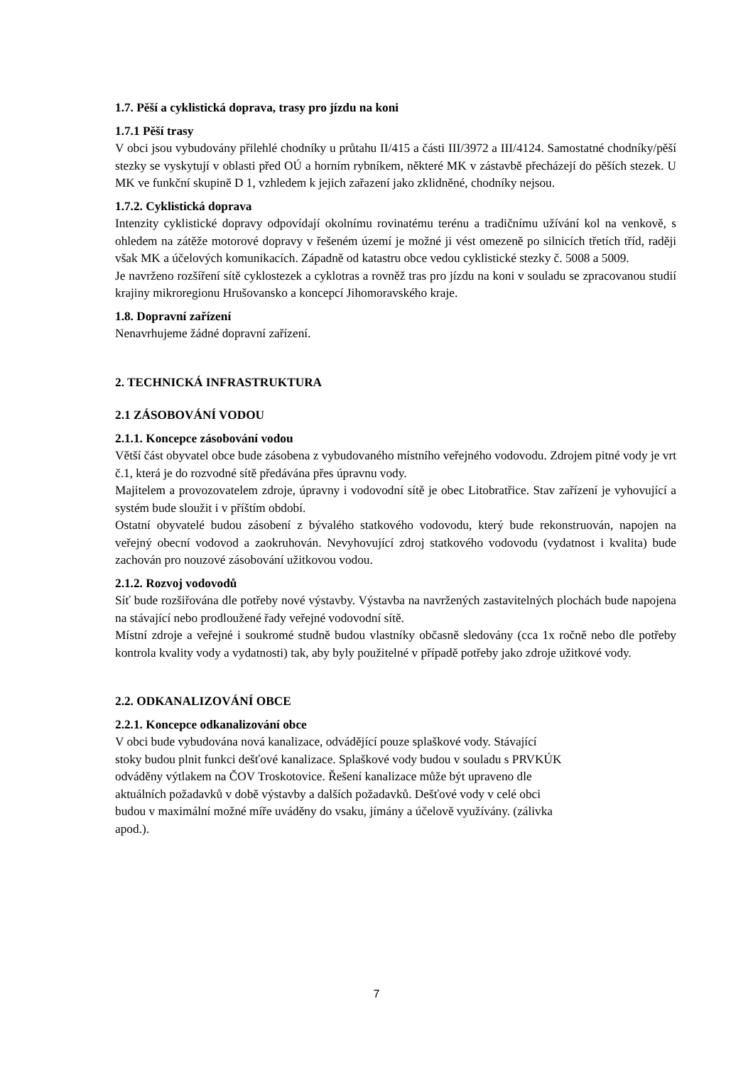1.7. Pěší a cyklistická doprava, trasy pro jízdu na koni
1.7.1 Pěší trasy
V obci jsou vybudovány přilehlé chodníky u průtahu II/415 a části III/3972 a III/4124. Samostatné chodníky/pěší stezky se vyskytují v oblasti před OÚ a horním rybníkem, některé MK v zástavbě přecházejí do pěších stezek. U MK ve funkční skupině D 1, vzhledem k jejich zařazení jako zklidněné, chodníky nejsou.
1.7.2. Cyklistická doprava
Intenzity cyklistické dopravy odpovídají okolnímu rovinatému terénu a tradičnímu užívání kol na venkově, s ohledem na zátěže motorové dopravy v řešeném území je možné ji vést omezeně po silnicích třetích tříd, raději však MK a účelových komunikacích. Západně od katastru obce vedou cyklistické stezky č. 5008 a 5009.
Je navrženo rozšíření sítě cyklostezek a cyklotras a rovněž tras pro jízdu na koni v souladu se zpracovanou studií krajiny mikroregionu Hrušovansko a koncepcí Jihomoravského kraje.
1.8. Dopravní zařízení
Nenavrhujeme žádné dopravní zařízení.
2. TECHNICKÁ INFRASTRUKTURA
2.1 ZÁSOBOVÁNÍ VODOU
2.1.1. Koncepce zásobování vodou
Větší část obyvatel obce bude zásobena z vybudovaného místního veřejného vodovodu. Zdrojem pitné vody je vrt č.1, která je do rozvodné sítě předávána přes úpravnu vody.
Majitelem a provozovatelem zdroje, úpravny i vodovodní sítě je obec Litobratřice. Stav zařízení je vyhovující a systém bude sloužit i v příštím období.
Ostatní obyvatelé budou zásobení z bývalého statkového vodovodu, který bude rekonstruován, napojen na veřejný obecní vodovod a zaokruhován. Nevyhovující zdroj statkového vodovodu (vydatnost i kvalita) bude zachován pro nouzové zásobování užitkovou vodou.
2.1.2. Rozvoj vodovodů
Síť bude rozšiřována dle potřeby nové výstavby. Výstavba na navržených zastavitelných plochách bude napojena na stávající nebo prodloužené řady veřejné vodovodní sítě.
Místní zdroje a veřejné i soukromé studně budou vlastníky občasně sledovány (cca 1x ročně nebo dle potřeby kontrola kvality vody a vydatnosti) tak, aby byly použitelné v případě potřeby jako zdroje užitkové vody.
2.2. ODKANALIZOVÁNÍ OBCE
2.2.1. Koncepce odkanalizování obce
V obci bude vybudována nová kanalizace, odvádějící pouze splaškové vody. Stávající
stoky budou plnit funkci dešťové kanalizace. Splaškové vody budou v souladu s PRVKÚK
odváděny výtlakem na ČOV Troskotovice. Řešení kanalizace může být upraveno dle
aktuálních požadavků v době výstavby a dalších požadavků. Dešťové vody v celé obci
budou v maximální možné míře uváděny do vsaku, jímány a účelově využívány. (zálivka
apod.).
7